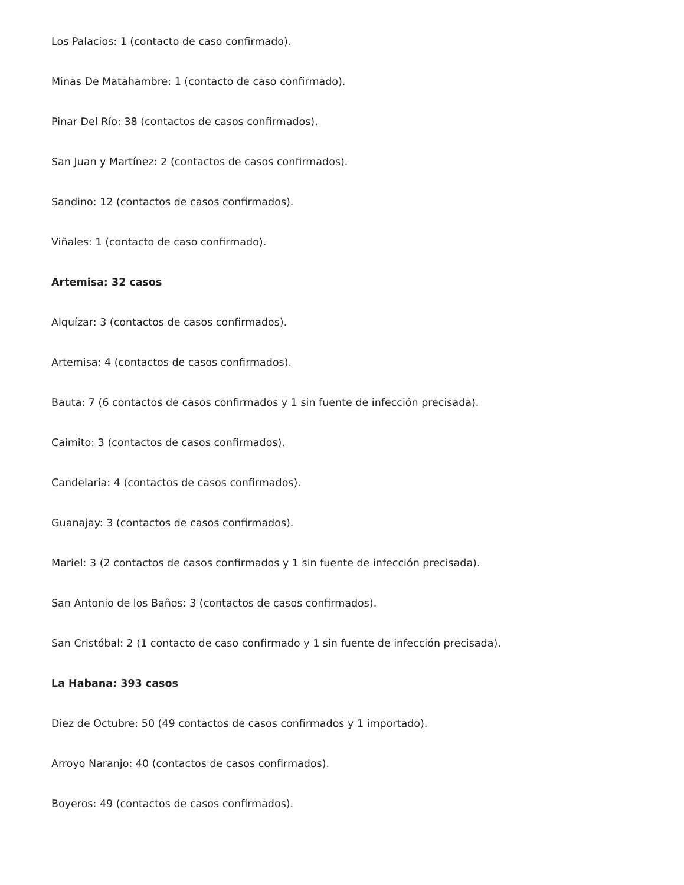Los Palacios: 1 (contacto de caso confirmado).
Minas De Matahambre: 1 (contacto de caso confirmado).
Pinar Del Río: 38 (contactos de casos confirmados).
San Juan y Martínez: 2 (contactos de casos confirmados).
Sandino: 12 (contactos de casos confirmados).
Viñales: 1 (contacto de caso confirmado).
Artemisa: 32 casos
Alquízar: 3 (contactos de casos confirmados).
Artemisa: 4 (contactos de casos confirmados).
Bauta: 7 (6 contactos de casos confirmados y 1 sin fuente de infección precisada).
Caimito: 3 (contactos de casos confirmados).
Candelaria: 4 (contactos de casos confirmados).
Guanajay: 3 (contactos de casos confirmados).
Mariel: 3 (2 contactos de casos confirmados y 1 sin fuente de infección precisada).
San Antonio de los Baños: 3 (contactos de casos confirmados).
San Cristóbal: 2 (1 contacto de caso confirmado y 1 sin fuente de infección precisada).
La Habana: 393 casos
Diez de Octubre: 50 (49 contactos de casos confirmados y 1 importado).
Arroyo Naranjo: 40 (contactos de casos confirmados).
Boyeros: 49 (contactos de casos confirmados).